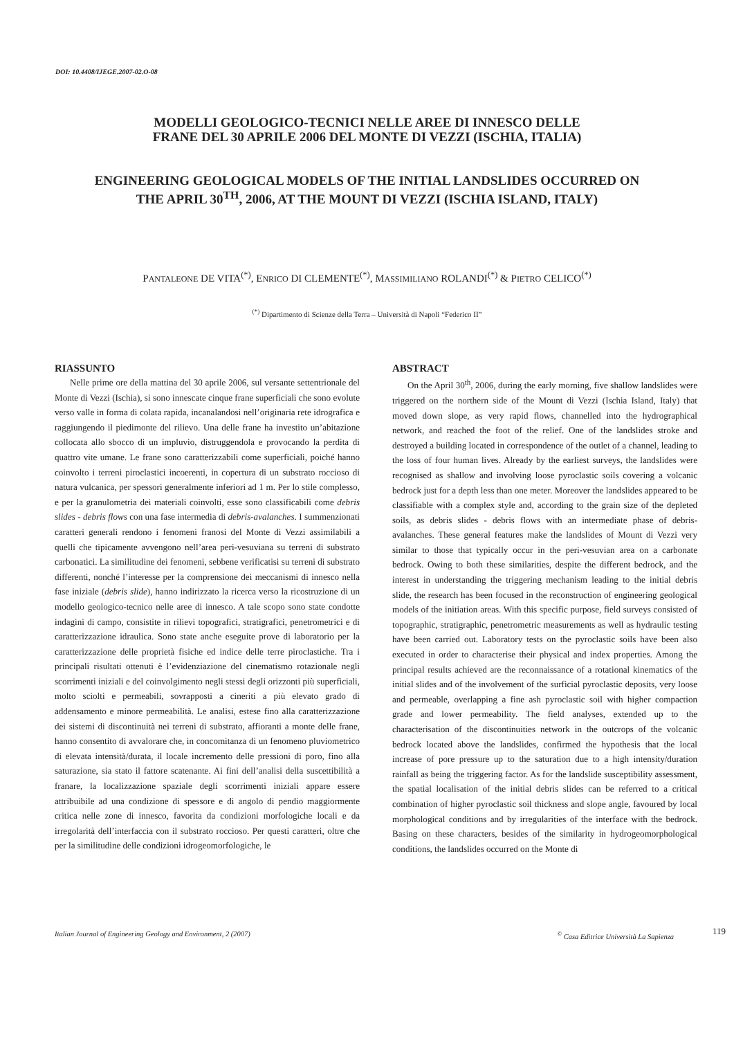DOI: 10.4408/IJEGE.2007-02.O-08
MODELLI GEOLOGICO-TECNICI NELLE AREE DI INNESCO DELLE
FRANE DEL 30 APRILE 2006 DEL MONTE DI VEZZI (ISCHIA, ITALIA)
ENGINEERING GEOLOGICAL MODELS OF THE INITIAL LANDSLIDES OCCURRED ON
THE APRIL 30<sup>TH</sup>, 2006, AT THE MOUNT DI VEZZI (ISCHIA ISLAND, ITALY)
PANTALEONE DE VITA<sup>(*)</sup>, ENRICO DI CLEMENTE<sup>(*)</sup>, MASSIMILIANO ROLANDI<sup>(*)</sup> & PIETRO CELICO<sup>(*)</sup>
<sup>(*)</sup> Dipartimento di Scienze della Terra – Università di Napoli “Federico II”
RIASSUNTO
Nelle prime ore della mattina del 30 aprile 2006, sul versante settentrionale del Monte di Vezzi (Ischia), si sono innescate cinque frane superficiali che sono evolute verso valle in forma di colata rapida, incanalandosi nell’originaria rete idrografica e raggiungendo il piedimonte del rilievo. Una delle frane ha investito un’abitazione collocata allo sbocco di un impluvio, distruggendola e provocando la perdita di quattro vite umane. Le frane sono caratterizzabili come superficiali, poiché hanno coinvolto i terreni piroclastici incoerenti, in copertura di un substrato roccioso di natura vulcanica, per spessori generalmente inferiori ad 1 m. Per lo stile complesso, e per la granulometria dei materiali coinvolti, esse sono classificabili come debris slides - debris flows con una fase intermedia di debris-avalanches. I summenzionati caratteri generali rendono i fenomeni franosi del Monte di Vezzi assimilabili a quelli che tipicamente avvengono nell’area peri-vesuviana su terreni di substrato carbonatici. La similitudine dei fenomeni, sebbene verificatisi su terreni di substrato differenti, nonché l’interesse per la comprensione dei meccanismi di innesco nella fase iniziale (debris slide), hanno indirizzato la ricerca verso la ricostruzione di un modello geologico-tecnico nelle aree di innesco. A tale scopo sono state condotte indagini di campo, consistite in rilievi topografici, stratigrafici, penetrometrici e di caratterizzazione idraulica. Sono state anche eseguite prove di laboratorio per la caratterizzazione delle proprietà fisiche ed indice delle terre piroclastiche. Tra i principali risultati ottenuti è l’evidenziazione del cinematismo rotazionale negli scorrimenti iniziali e del coinvolgimento negli stessi degli orizzonti più superficiali, molto sciolti e permeabili, sovrapposti a cineriti a più elevato grado di addensamento e minore permeabilità. Le analisi, estese fino alla caratterizzazione dei sistemi di discontinuità nei terreni di substrato, affioranti a monte delle frane, hanno consentito di avvalorare che, in concomitanza di un fenomeno pluviometrico di elevata intensità/durata, il locale incremento delle pressioni di poro, fino alla saturazione, sia stato il fattore scatenante. Ai fini dell’analisi della suscettibilità a franare, la localizzazione spaziale degli scorrimenti iniziali appare essere attribuibile ad una condizione di spessore e di angolo di pendio maggiormente critica nelle zone di innesco, favorita da condizioni morfologiche locali e da irregolarità dell’interfaccia con il substrato roccioso. Per questi caratteri, oltre che per la similitudine delle condizioni idrogeomorfologiche, le
ABSTRACT
On the April 30<sup>th</sup>, 2006, during the early morning, five shallow landslides were triggered on the northern side of the Mount di Vezzi (Ischia Island, Italy) that moved down slope, as very rapid flows, channelled into the hydrographical network, and reached the foot of the relief. One of the landslides stroke and destroyed a building located in correspondence of the outlet of a channel, leading to the loss of four human lives. Already by the earliest surveys, the landslides were recognised as shallow and involving loose pyroclastic soils covering a volcanic bedrock just for a depth less than one meter. Moreover the landslides appeared to be classifiable with a complex style and, according to the grain size of the depleted soils, as debris slides - debris flows with an intermediate phase of debris-avalanches. These general features make the landslides of Mount di Vezzi very similar to those that typically occur in the peri-vesuvian area on a carbonate bedrock. Owing to both these similarities, despite the different bedrock, and the interest in understanding the triggering mechanism leading to the initial debris slide, the research has been focused in the reconstruction of engineering geological models of the initiation areas. With this specific purpose, field surveys consisted of topographic, stratigraphic, penetrometric measurements as well as hydraulic testing have been carried out. Laboratory tests on the pyroclastic soils have been also executed in order to characterise their physical and index properties. Among the principal results achieved are the reconnaissance of a rotational kinematics of the initial slides and of the involvement of the surficial pyroclastic deposits, very loose and permeable, overlapping a fine ash pyroclastic soil with higher compaction grade and lower permeability. The field analyses, extended up to the characterisation of the discontinuities network in the outcrops of the volcanic bedrock located above the landslides, confirmed the hypothesis that the local increase of pore pressure up to the saturation due to a high intensity/duration rainfall as being the triggering factor. As for the landslide susceptibility assessment, the spatial localisation of the initial debris slides can be referred to a critical combination of higher pyroclastic soil thickness and slope angle, favoured by local morphological conditions and by irregularities of the interface with the bedrock. Basing on these characters, besides of the similarity in hydrogeomorphological conditions, the landslides occurred on the Monte di
Italian Journal of Engineering Geology and Environment, 2 (2007)<sup>©</sup> Casa Editrice Università La Sapienza 119